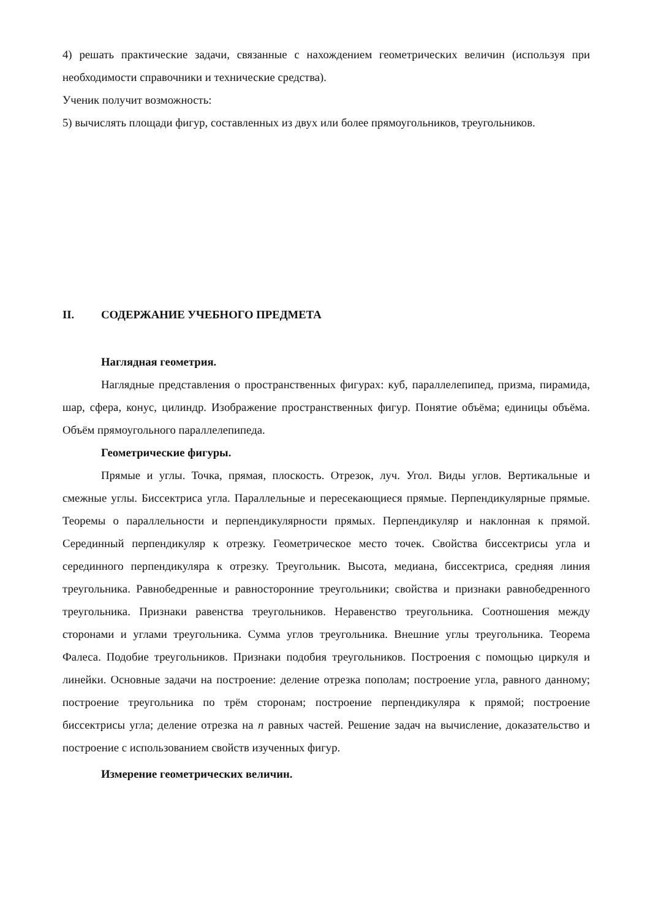4) решать практические задачи, связанные с нахождением геометрических величин (используя при необходимости справочники и технические средства).
Ученик получит возможность:
5) вычислять площади фигур, составленных из двух или более прямоугольников, треугольников.
II. СОДЕРЖАНИЕ УЧЕБНОГО ПРЕДМЕТА
Наглядная геометрия.
Наглядные представления о пространственных фигурах: куб, параллелепипед, призма, пирамида, шар, сфера, конус, цилиндр. Изображение пространственных фигур. Понятие объёма; единицы объёма. Объём прямоугольного параллелепипеда.
Геометрические фигуры.
Прямые и углы. Точка, прямая, плоскость. Отрезок, луч. Угол. Виды углов. Вертикальные и смежные углы. Биссектриса угла. Параллельные и пересекающиеся прямые. Перпендикулярные прямые. Теоремы о параллельности и перпендикулярности прямых. Перпендикуляр и наклонная к прямой. Серединный перпендикуляр к отрезку. Геометрическое место точек. Свойства биссектрисы угла и серединного перпендикуляра к отрезку. Треугольник. Высота, медиана, биссектриса, средняя линия треугольника. Равнобедренные и равносторонние треугольники; свойства и признаки равнобедренного треугольника. Признаки равенства треугольников. Неравенство треугольника. Соотношения между сторонами и углами треугольника. Сумма углов треугольника. Внешние углы треугольника. Теорема Фалеса. Подобие треугольников. Признаки подобия треугольников. Построения с помощью циркуля и линейки. Основные задачи на построение: деление отрезка пополам; построение угла, равного данному; построение треугольника по трём сторонам; построение перпендикуляра к прямой; построение биссектрисы угла; деление отрезка на n равных частей. Решение задач на вычисление, доказательство и построение с использованием свойств изученных фигур.
Измерение геометрических величин.